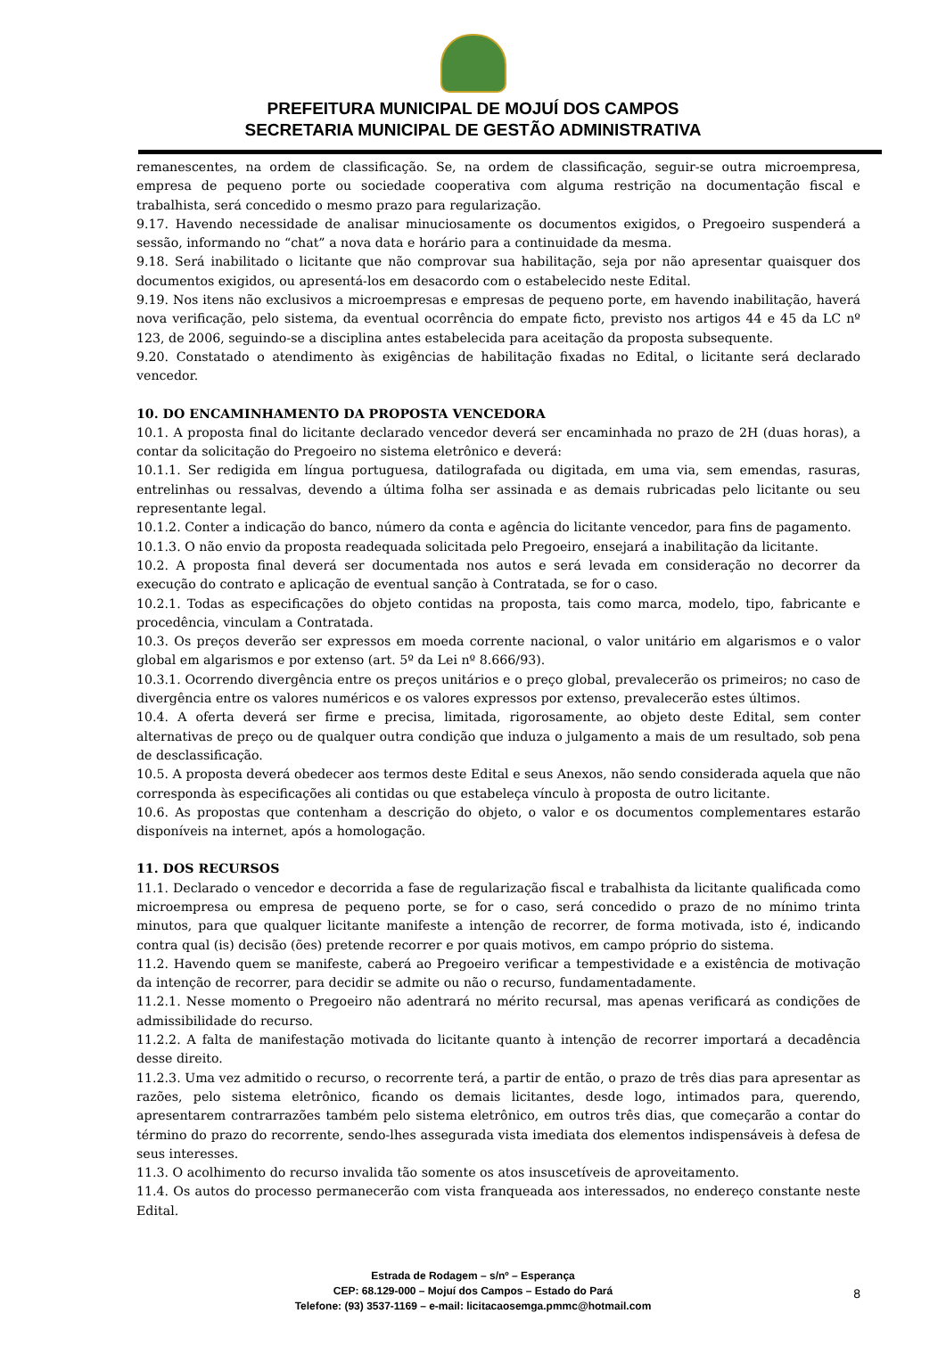PREFEITURA MUNICIPAL DE MOJUÍ DOS CAMPOS
SECRETARIA MUNICIPAL DE GESTÃO ADMINISTRATIVA
remanescentes, na ordem de classificação. Se, na ordem de classificação, seguir-se outra microempresa, empresa de pequeno porte ou sociedade cooperativa com alguma restrição na documentação fiscal e trabalhista, será concedido o mesmo prazo para regularização.
9.17. Havendo necessidade de analisar minuciosamente os documentos exigidos, o Pregoeiro suspenderá a sessão, informando no “chat” a nova data e horário para a continuidade da mesma.
9.18. Será inabilitado o licitante que não comprovar sua habilitação, seja por não apresentar quaisquer dos documentos exigidos, ou apresentá-los em desacordo com o estabelecido neste Edital.
9.19. Nos itens não exclusivos a microempresas e empresas de pequeno porte, em havendo inabilitação, haverá nova verificação, pelo sistema, da eventual ocorrência do empate ficto, previsto nos artigos 44 e 45 da LC nº 123, de 2006, seguindo-se a disciplina antes estabelecida para aceitação da proposta subsequente.
9.20. Constatado o atendimento às exigências de habilitação fixadas no Edital, o licitante será declarado vencedor.
10. DO ENCAMINHAMENTO DA PROPOSTA VENCEDORA
10.1. A proposta final do licitante declarado vencedor deverá ser encaminhada no prazo de 2H (duas horas), a contar da solicitação do Pregoeiro no sistema eletrônico e deverá:
10.1.1. Ser redigida em língua portuguesa, datilografada ou digitada, em uma via, sem emendas, rasuras, entrelinhas ou ressalvas, devendo a última folha ser assinada e as demais rubricadas pelo licitante ou seu representante legal.
10.1.2. Conter a indicação do banco, número da conta e agência do licitante vencedor, para fins de pagamento.
10.1.3. O não envio da proposta readequada solicitada pelo Pregoeiro, ensejará a inabilitação da licitante.
10.2. A proposta final deverá ser documentada nos autos e será levada em consideração no decorrer da execução do contrato e aplicação de eventual sanção à Contratada, se for o caso.
10.2.1. Todas as especificações do objeto contidas na proposta, tais como marca, modelo, tipo, fabricante e procedência, vinculam a Contratada.
10.3. Os preços deverão ser expressos em moeda corrente nacional, o valor unitário em algarismos e o valor global em algarismos e por extenso (art. 5º da Lei nº 8.666/93).
10.3.1. Ocorrendo divergência entre os preços unitários e o preço global, prevalecerão os primeiros; no caso de divergência entre os valores numéricos e os valores expressos por extenso, prevalecerão estes últimos.
10.4. A oferta deverá ser firme e precisa, limitada, rigorosamente, ao objeto deste Edital, sem conter alternativas de preço ou de qualquer outra condição que induza o julgamento a mais de um resultado, sob pena de desclassificação.
10.5. A proposta deverá obedecer aos termos deste Edital e seus Anexos, não sendo considerada aquela que não corresponda às especificações ali contidas ou que estabeleça vínculo à proposta de outro licitante.
10.6. As propostas que contenham a descrição do objeto, o valor e os documentos complementares estarão disponíveis na internet, após a homologação.
11. DOS RECURSOS
11.1. Declarado o vencedor e decorrida a fase de regularização fiscal e trabalhista da licitante qualificada como microempresa ou empresa de pequeno porte, se for o caso, será concedido o prazo de no mínimo trinta minutos, para que qualquer licitante manifeste a intenção de recorrer, de forma motivada, isto é, indicando contra qual (is) decisão (ões) pretende recorrer e por quais motivos, em campo próprio do sistema.
11.2. Havendo quem se manifeste, caberá ao Pregoeiro verificar a tempestividade e a existência de motivação da intenção de recorrer, para decidir se admite ou não o recurso, fundamentadamente.
11.2.1. Nesse momento o Pregoeiro não adentrará no mérito recursal, mas apenas verificará as condições de admissibilidade do recurso.
11.2.2. A falta de manifestação motivada do licitante quanto à intenção de recorrer importará a decadência desse direito.
11.2.3. Uma vez admitido o recurso, o recorrente terá, a partir de então, o prazo de três dias para apresentar as razões, pelo sistema eletrônico, ficando os demais licitantes, desde logo, intimados para, querendo, apresentarem contrarrazões também pelo sistema eletrônico, em outros três dias, que começarão a contar do término do prazo do recorrente, sendo-lhes assegurada vista imediata dos elementos indispensáveis à defesa de seus interesses.
11.3. O acolhimento do recurso invalida tão somente os atos insuscetíveis de aproveitamento.
11.4. Os autos do processo permanecerão com vista franqueada aos interessados, no endereço constante neste Edital.
Estrada de Rodagem – s/nº – Esperança
CEP: 68.129-000 – Mojuí dos Campos – Estado do Pará
Telefone: (93) 3537-1169 – e-mail: licitacaosemga.pmmc@hotmail.com
8